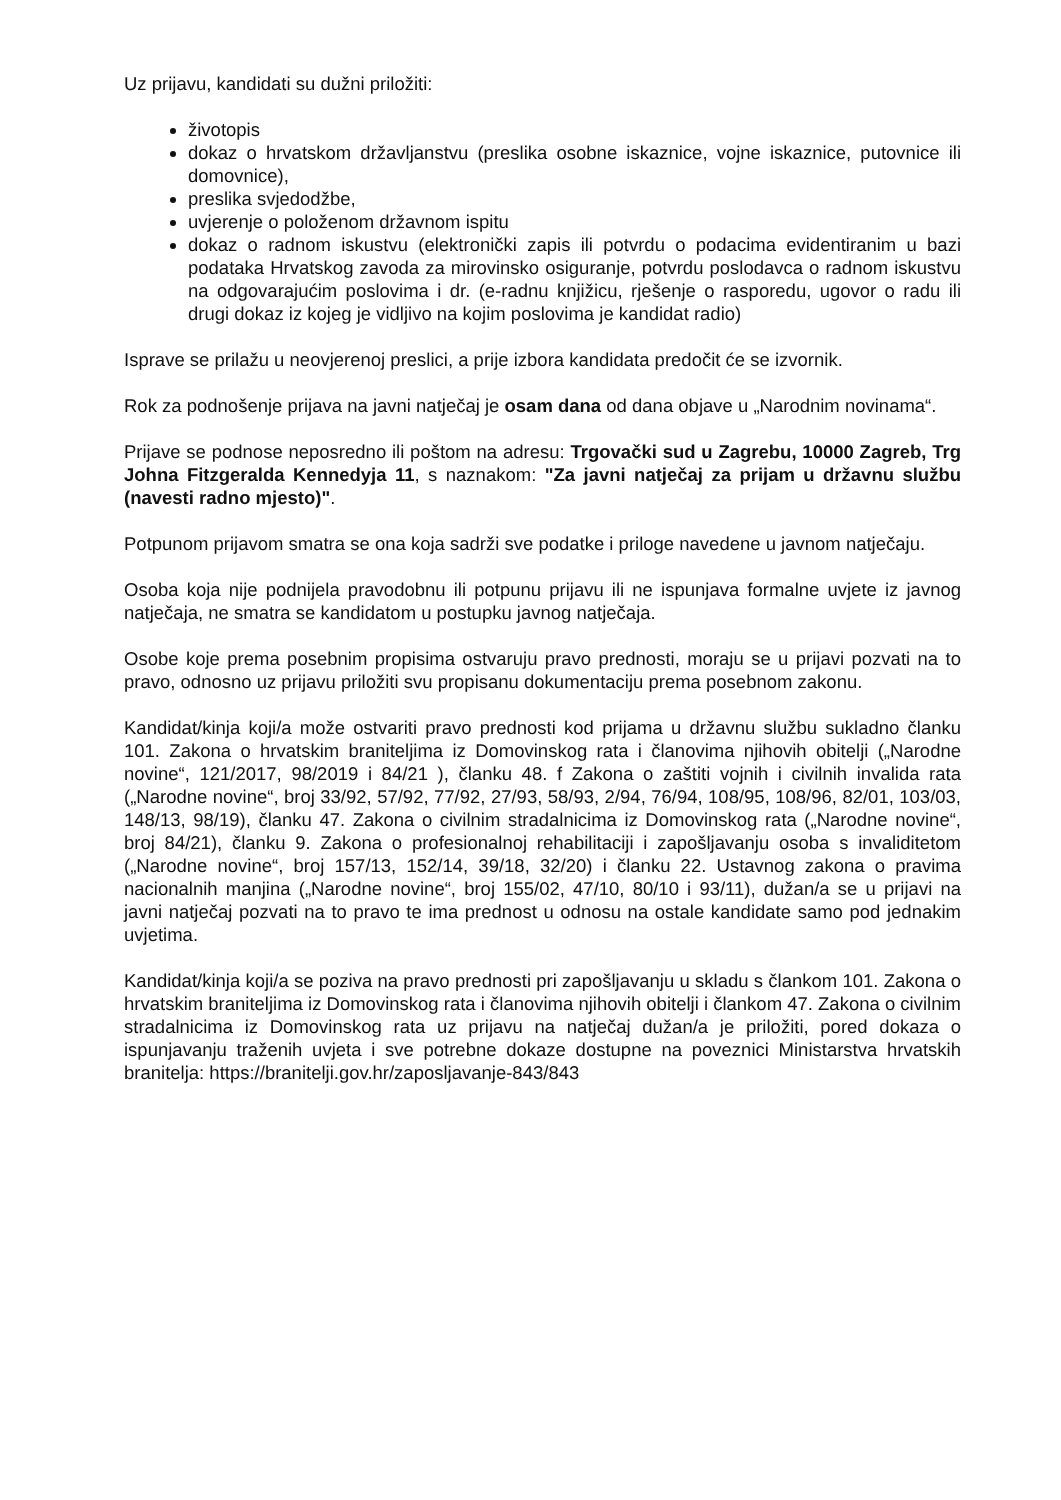Uz prijavu, kandidati su dužni priložiti:
životopis
dokaz o hrvatskom državljanstvu (preslika osobne iskaznice, vojne iskaznice, putovnice ili domovnice),
preslika svjedodžbe,
uvjerenje o položenom državnom ispitu
dokaz o radnom iskustvu (elektronički zapis ili potvrdu o podacima evidentiranim u bazi podataka Hrvatskog zavoda za mirovinsko osiguranje, potvrdu poslodavca o radnom iskustvu na odgovarajućim poslovima i dr. (e-radnu knjižicu, rješenje o rasporedu, ugovor o radu ili drugi dokaz iz kojeg je vidljivo na kojim poslovima je kandidat radio)
Isprave se prilažu u neovjerenoj preslici, a prije izbora kandidata predočit će se izvornik.
Rok za podnošenje prijava na javni natječaj je osam dana od dana objave u „Narodnim novinama“.
Prijave se podnose neposredno ili poštom na adresu: Trgovački sud u Zagrebu, 10000 Zagreb, Trg Johna Fitzgeralda Kennedyja 11, s naznakom: "Za javni natječaj za prijam u državnu službu (navesti radno mjesto)".
Potpunom prijavom smatra se ona koja sadrži sve podatke i priloge navedene u javnom natječaju.
Osoba koja nije podnijela pravodobnu ili potpunu prijavu ili ne ispunjava formalne uvjete iz javnog natječaja, ne smatra se kandidatom u postupku javnog natječaja.
Osobe koje prema posebnim propisima ostvaruju pravo prednosti, moraju se u prijavi pozvati na to pravo, odnosno uz prijavu priložiti svu propisanu dokumentaciju prema posebnom zakonu.
Kandidat/kinja koji/a može ostvariti pravo prednosti kod prijama u državnu službu sukladno članku 101. Zakona o hrvatskim braniteljima iz Domovinskog rata i članovima njihovih obitelji („Narodne novine“, 121/2017, 98/2019 i 84/21 ), članku 48. f Zakona o zaštiti vojnih i civilnih invalida rata („Narodne novine“, broj 33/92, 57/92, 77/92, 27/93, 58/93, 2/94, 76/94, 108/95, 108/96, 82/01, 103/03, 148/13, 98/19), članku 47. Zakona o civilnim stradalnicima iz Domovinskog rata („Narodne novine“, broj 84/21), članku 9. Zakona o profesionalnoj rehabilitaciji i zapošljavanju osoba s invaliditetom („Narodne novine“, broj 157/13, 152/14, 39/18, 32/20) i članku 22. Ustavnog zakona o pravima nacionalnih manjina („Narodne novine“, broj 155/02, 47/10, 80/10 i 93/11), dužan/a se u prijavi na javni natječaj pozvati na to pravo te ima prednost u odnosu na ostale kandidate samo pod jednakim uvjetima.
Kandidat/kinja koji/a se poziva na pravo prednosti pri zapošljavanju u skladu s člankom 101. Zakona o hrvatskim braniteljima iz Domovinskog rata i članovima njihovih obitelji i člankom 47. Zakona o civilnim stradalnicima iz Domovinskog rata uz prijavu na natječaj dužan/a je priložiti, pored dokaza o ispunjavanju traženih uvjeta i sve potrebne dokaze dostupne na poveznici Ministarstva hrvatskih branitelja: https://branitelji.gov.hr/zaposljavanje-843/843